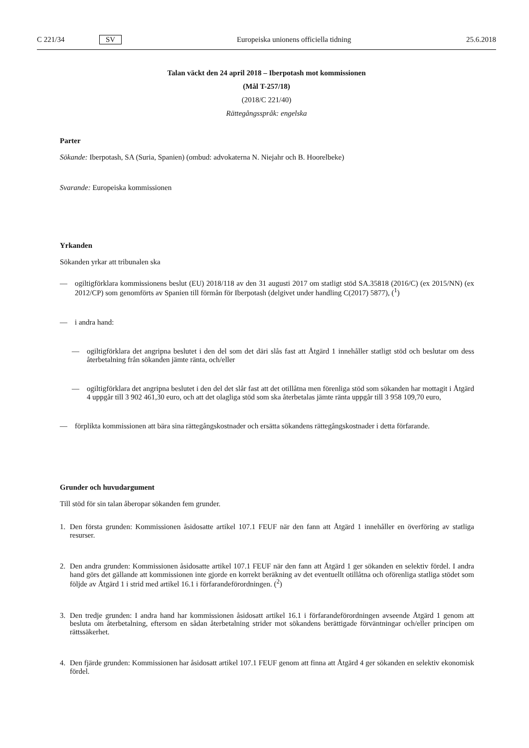C 221/34 SV Europeiska unionens officiella tidning 25.6.2018
Talan väckt den 24 april 2018 – Iberpotash mot kommissionen
(Mål T-257/18)
(2018/C 221/40)
Rättegångsspråk: engelska
Parter
Sökande: Iberpotash, SA (Suria, Spanien) (ombud: advokaterna N. Niejahr och B. Hoorelbeke)
Svarande: Europeiska kommissionen
Yrkanden
Sökanden yrkar att tribunalen ska
—
ogiltigförklara kommissionens beslut (EU) 2018/118 av den 31 augusti 2017 om statligt stöd SA.35818 (2016/C) (ex 2015/NN) (ex 2012/CP) som genomförts av Spanien till förmån för Iberpotash (delgivet under handling C(2017) 5877), (<sup>1</sup>)
—
i andra hand:
—
ogiltigförklara det angripna beslutet i den del som det däri slås fast att Åtgärd 1 innehåller statligt stöd och beslutar om dess återbetalning från sökanden jämte ränta, och/eller
—
ogiltigförklara det angripna beslutet i den del det slår fast att det otillåtna men förenliga stöd som sökanden har mottagit i Åtgärd 4 uppgår till 3 902 461,30 euro, och att det olagliga stöd som ska återbetalas jämte ränta uppgår till 3 958 109,70 euro,
—
förplikta kommissionen att bära sina rättegångskostnader och ersätta sökandens rättegångskostnader i detta förfarande.
Grunder och huvudargument
Till stöd för sin talan åberopar sökanden fem grunder.
1.
Den första grunden: Kommissionen åsidosatte artikel 107.1 FEUF när den fann att Åtgärd 1 innehåller en överföring av statliga resurser.
2.
Den andra grunden: Kommissionen åsidosatte artikel 107.1 FEUF när den fann att Åtgärd 1 ger sökanden en selektiv fördel. I andra hand görs det gällande att kommissionen inte gjorde en korrekt beräkning av det eventuellt otillåtna och oförenliga statliga stödet som följde av Åtgärd 1 i strid med artikel 16.1 i förfarandeförordningen. (<sup>2</sup>)
3.
Den tredje grunden: I andra hand har kommissionen åsidosatt artikel 16.1 i förfarandeförordningen avseende Åtgärd 1 genom att besluta om återbetalning, eftersom en sådan återbetalning strider mot sökandens berättigade förväntningar och/eller principen om rättssäkerhet.
4.
Den fjärde grunden: Kommissionen har åsidosatt artikel 107.1 FEUF genom att finna att Åtgärd 4 ger sökanden en selektiv ekonomisk fördel.